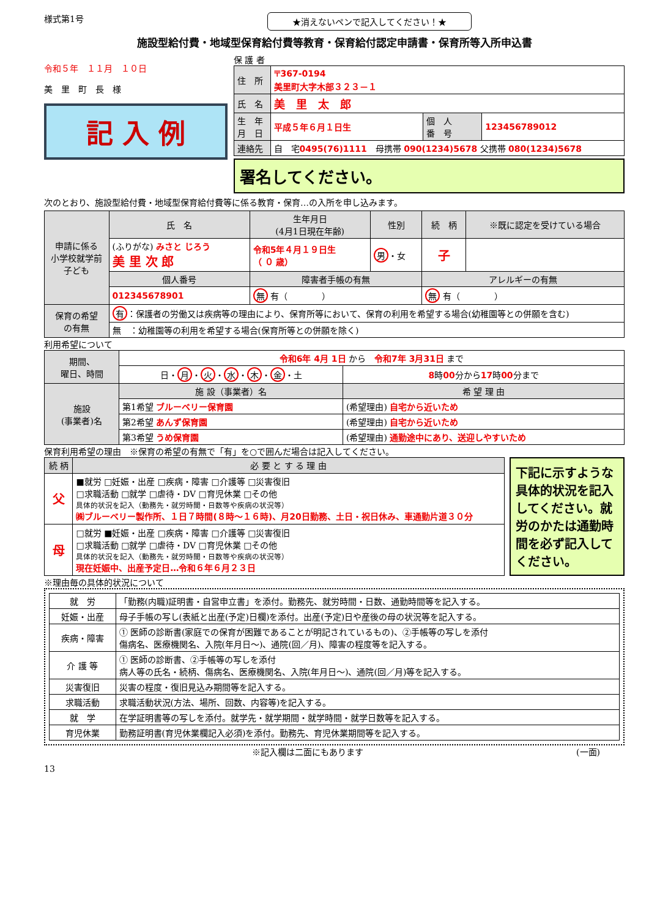様式第1号 ★消えないペンで記入してください！★
施設型給付費・地域型保育給付費等教育・保育給付認定申請書・保育所等入所申込書
令和５年　１１月　１０日
美　里　町　長　様
記 入 例
保 護 者
| 住 所 | 〒367-0194 美里町大字木部３２３－１ | | |
| 氏 名 | 美 里 太 郎 | | |
| 生 年 月 日 | 平成５年６月１日生 | 個 人 番 号 | 123456789012 |
| 連絡先 | 自 宅 0495(76)1111 母携帯 090(1234)5678 父携帯 080(1234)5678 | | |
署名してください。
次のとおり、施設型給付費・地域型保育給付費等に係る教育・保育…の入所を申し込みます。
| 申請に係る 小学校就学前 子ども | 氏 名 | 生年月日 (4月1日現在年齢) | 性別 | 続 柄 | ※既に認定を受けている場合 |
| | (ふりがな) みさと じろう 美 里 次 郎 | 令和5年４月１９日生 （ ０ 歳） | 男 ・女 | 子 | |
| | 個人番号 | 障害者手帳の有無 | | アレルギーの有無 | |
| | 012345678901 | 無 有（ ） | | 無 有（ ） | |
| 保育の希望 の有無 | 有 ：保護者の労働又は疾病等の理由により、保育所等において、保育の利用を希望する場合(幼稚園等との併願を含む) | | | | |
| | 無 ：幼稚園等の利用を希望する場合(保育所等との併願を除く) | | | | |
利用希望について
| 期間、 曜日、時間 | 令和6年 4月 1日 から 令和7年 3月31日 まで | |
| | 日・ 月 ・ 火 ・ 水 ・ 木 ・ 金 ・土 | 8 時 00 分から 17 時 00 分まで |
| 施設 (事業者)名 | 施 設（事業者）名 | 希 望 理 由 |
| | 第1希望 ブルーベリー保育園 | (希望理由) 自宅から近いため |
| | 第2希望 あんず保育園 | (希望理由) 自宅から近いため |
| | 第3希望 うめ保育園 | (希望理由) 通勤途中にあり、送迎しやすいため |
保育利用希望の理由　※保育の希望の有無で「有」を○で囲んだ場合は記入してください。
| 続 柄 | 必 要 と す る 理 由 |
| 父 | ■就労 □妊娠・出産 □疾病・障害 □介護等 □災害復旧 □求職活動 □就学 □虐待・DV □育児休業 □その他 具体的状況を記入（勤務先・就労時間・日数等や疾病の状況等） ㈱ブルーベリー製作所、１日７時間(８時～１６時)、月20日勤務、土日・祝日休み、車通勤片道３０分 |
| 母 | □就労 ■妊娠・出産 □疾病・障害 □介護等 □災害復旧 □求職活動 □就学 □虐待・DV □育児休業 □その他 具体的状況を記入（勤務先・就労時間・日数等や疾病の状況等） 現在妊娠中、出産予定日…令和６年６月２３日 |
下記に示すような具体的状況を記入してください。就労のかたは通勤時間を必ず記入してください。
※理由毎の具体的状況について
| 就 労 | 「勤務(内職)証明書・自営申立書」を添付。勤務先、就労時間・日数、通勤時間等を記入する。 |
| 妊娠・出産 | 母子手帳の写し(表紙と出産(予定)日欄)を添付。出産(予定)日や産後の母の状況等を記入する。 |
| 疾病・障害 | ① 医師の診断書(家庭での保育が困難であることが明記されているもの)、②手帳等の写しを添付 傷病名、医療機関名、入院(年月日～)、通院(回／月)、障害の程度等を記入する。 |
| 介 護 等 | ① 医師の診断書、②手帳等の写しを添付 病人等の氏名・続柄、傷病名、医療機関名、入院(年月日～)、通院(回／月)等を記入する。 |
| 災害復旧 | 災害の程度・復旧見込み期間等を記入する。 |
| 求職活動 | 求職活動状況(方法、場所、回数、内容等)を記入する。 |
| 就 学 | 在学証明書等の写しを添付。就学先・就学期間・就学時間・就学日数等を記入する。 |
| 育児休業 | 勤務証明書(育児休業欄記入必須)を添付。勤務先、育児休業期間等を記入する。 |
※記入欄は二面にもあります (一面)
13